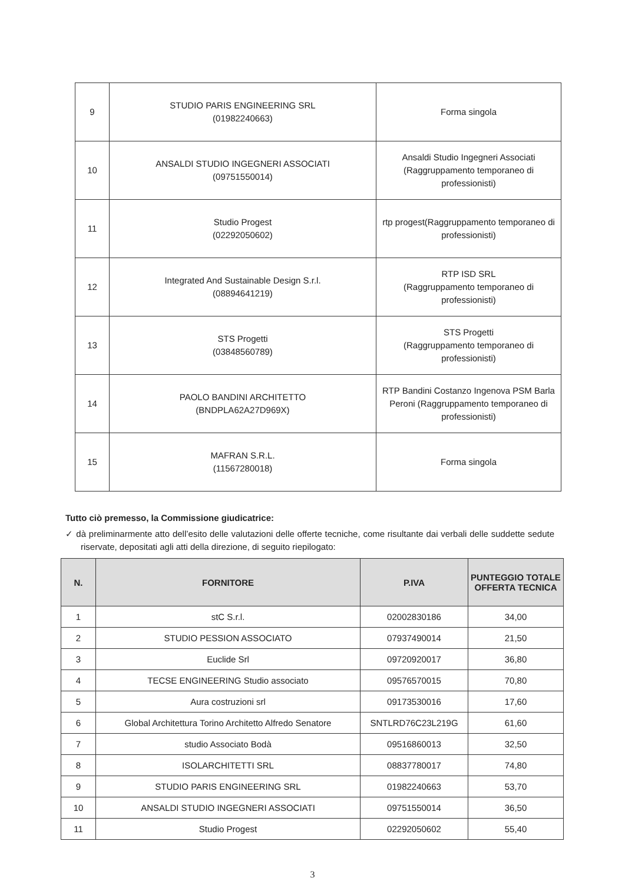| 9 | STUDIO PARIS ENGINEERING SRL (01982240663) | Forma singola |
| 10 | ANSALDI STUDIO INGEGNERI ASSOCIATI (09751550014) | Ansaldi Studio Ingegneri Associati (Raggruppamento temporaneo di professionisti) |
| 11 | Studio Progest (02292050602) | rtp progest(Raggruppamento temporaneo di professionisti) |
| 12 | Integrated And Sustainable Design S.r.l. (08894641219) | RTP ISD SRL (Raggruppamento temporaneo di professionisti) |
| 13 | STS Progetti (03848560789) | STS Progetti (Raggruppamento temporaneo di professionisti) |
| 14 | PAOLO BANDINI ARCHITETTO (BNDPLA62A27D969X) | RTP Bandini Costanzo Ingenova PSM Barla Peroni (Raggruppamento temporaneo di professionisti) |
| 15 | MAFRAN S.R.L. (11567280018) | Forma singola |
Tutto ciò premesso, la Commissione giudicatrice:
✓ dà preliminarmente atto dell’esito delle valutazioni delle offerte tecniche, come risultante dai verbali delle suddette sedute riservate, depositati agli atti della direzione, di seguito riepilogato:
| N. | FORNITORE | P.IVA | PUNTEGGIO TOTALE OFFERTA TECNICA |
| --- | --- | --- | --- |
| 1 | stC S.r.l. | 02002830186 | 34,00 |
| 2 | STUDIO PESSION ASSOCIATO | 07937490014 | 21,50 |
| 3 | Euclide Srl | 09720920017 | 36,80 |
| 4 | TECSE ENGINEERING Studio associato | 09576570015 | 70,80 |
| 5 | Aura costruzioni srl | 09173530016 | 17,60 |
| 6 | Global Architettura Torino Architetto Alfredo Senatore | SNTLRD76C23L219G | 61,60 |
| 7 | studio Associato Bodà | 09516860013 | 32,50 |
| 8 | ISOLARCHITETTI SRL | 08837780017 | 74,80 |
| 9 | STUDIO PARIS ENGINEERING SRL | 01982240663 | 53,70 |
| 10 | ANSALDI STUDIO INGEGNERI ASSOCIATI | 09751550014 | 36,50 |
| 11 | Studio Progest | 02292050602 | 55,40 |
3